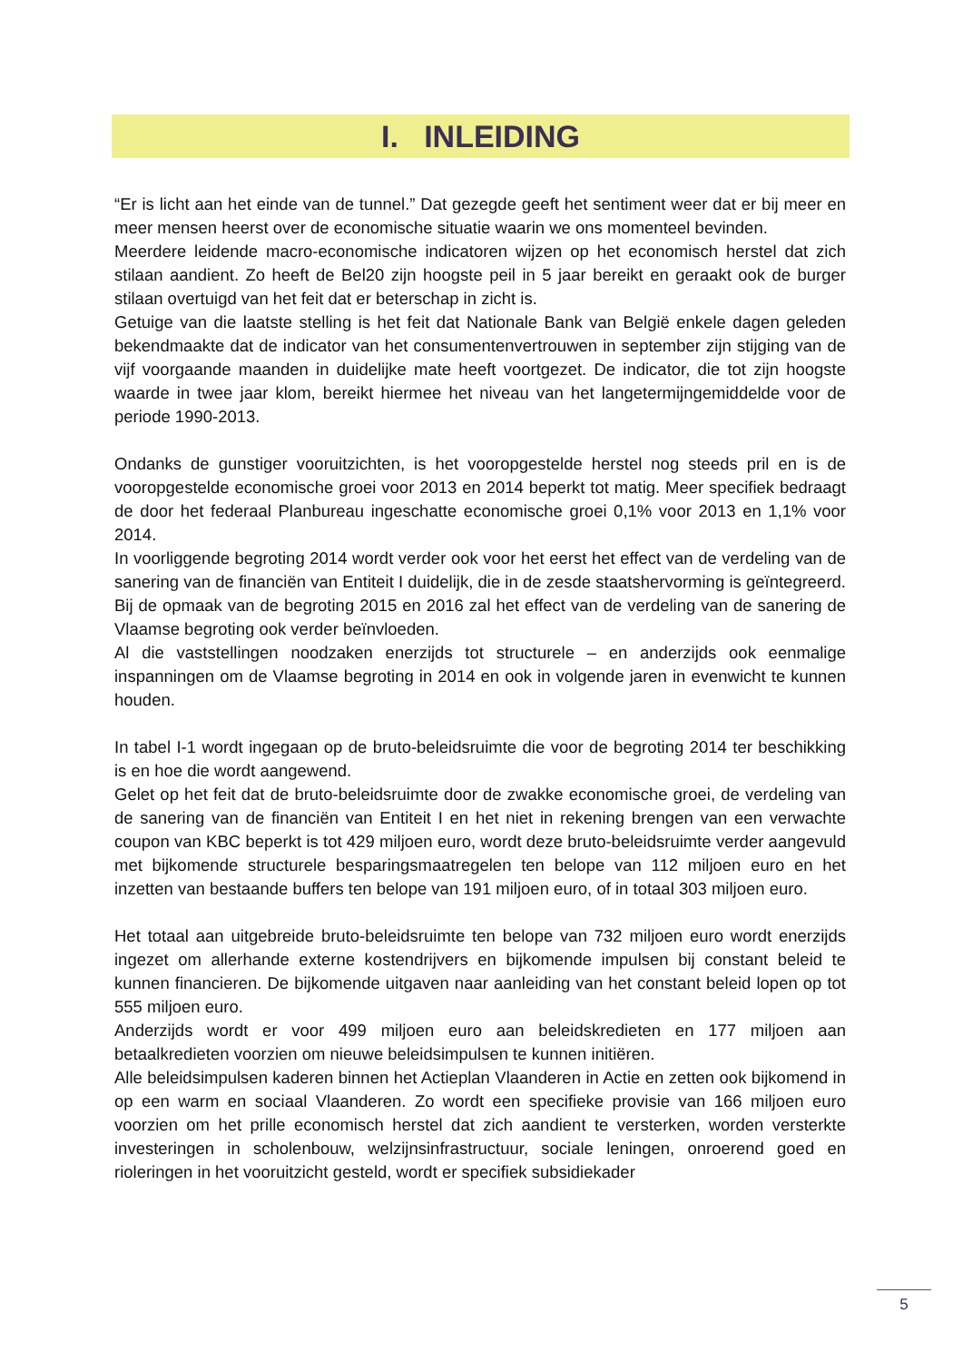I. INLEIDING
“Er is licht aan het einde van de tunnel.” Dat gezegde geeft het sentiment weer dat er bij meer en meer mensen heerst over de economische situatie waarin we ons momenteel bevinden.
Meerdere leidende macro-economische indicatoren wijzen op het economisch herstel dat zich stilaan aandient. Zo heeft de Bel20 zijn hoogste peil in 5 jaar bereikt en geraakt ook de burger stilaan overtuigd van het feit dat er beterschap in zicht is.
Getuige van die laatste stelling is het feit dat Nationale Bank van België enkele dagen geleden bekendmaakte dat de indicator van het consumentenvertrouwen in september zijn stijging van de vijf voorgaande maanden in duidelijke mate heeft voortgezet. De indicator, die tot zijn hoogste waarde in twee jaar klom, bereikt hiermee het niveau van het langetermijngemiddelde voor de periode 1990-2013.
Ondanks de gunstiger vooruitzichten, is het vooropgestelde herstel nog steeds pril en is de vooropgestelde economische groei voor 2013 en 2014 beperkt tot matig. Meer specifiek bedraagt de door het federaal Planbureau ingeschatte economische groei 0,1% voor 2013 en 1,1% voor 2014.
In voorliggende begroting 2014 wordt verder ook voor het eerst het effect van de verdeling van de sanering van de financiën van Entiteit I duidelijk, die in de zesde staatshervorming is geïntegreerd. Bij de opmaak van de begroting 2015 en 2016 zal het effect van de verdeling van de sanering de Vlaamse begroting ook verder beïnvloeden.
Al die vaststellingen noodzaken enerzijds tot structurele – en anderzijds ook eenmalige inspanningen om de Vlaamse begroting in 2014 en ook in volgende jaren in evenwicht te kunnen houden.
In tabel I-1 wordt ingegaan op de bruto-beleidsruimte die voor de begroting 2014 ter beschikking is en hoe die wordt aangewend.
Gelet op het feit dat de bruto-beleidsruimte door de zwakke economische groei, de verdeling van de sanering van de financiën van Entiteit I en het niet in rekening brengen van een verwachte coupon van KBC beperkt is tot 429 miljoen euro, wordt deze bruto-beleidsruimte verder aangevuld met bijkomende structurele besparingsmaatregelen ten belope van 112 miljoen euro en het inzetten van bestaande buffers ten belope van 191 miljoen euro, of in totaal 303 miljoen euro.
Het totaal aan uitgebreide bruto-beleidsruimte ten belope van 732 miljoen euro wordt enerzijds ingezet om allerhande externe kostendrijvers en bijkomende impulsen bij constant beleid te kunnen financieren. De bijkomende uitgaven naar aanleiding van het constant beleid lopen op tot 555 miljoen euro.
Anderzijds wordt er voor 499 miljoen euro aan beleidskredieten en 177 miljoen aan betaalkredieten voorzien om nieuwe beleidsimpulsen te kunnen initiëren.
Alle beleidsimpulsen kaderen binnen het Actieplan Vlaanderen in Actie en zetten ook bijkomend in op een warm en sociaal Vlaanderen. Zo wordt een specifieke provisie van 166 miljoen euro voorzien om het prille economisch herstel dat zich aandient te versterken, worden versterkte investeringen in scholenbouw, welzijnsinfrastructuur, sociale leningen, onroerend goed en rioleringen in het vooruitzicht gesteld, wordt er specifiek subsidiekader
5